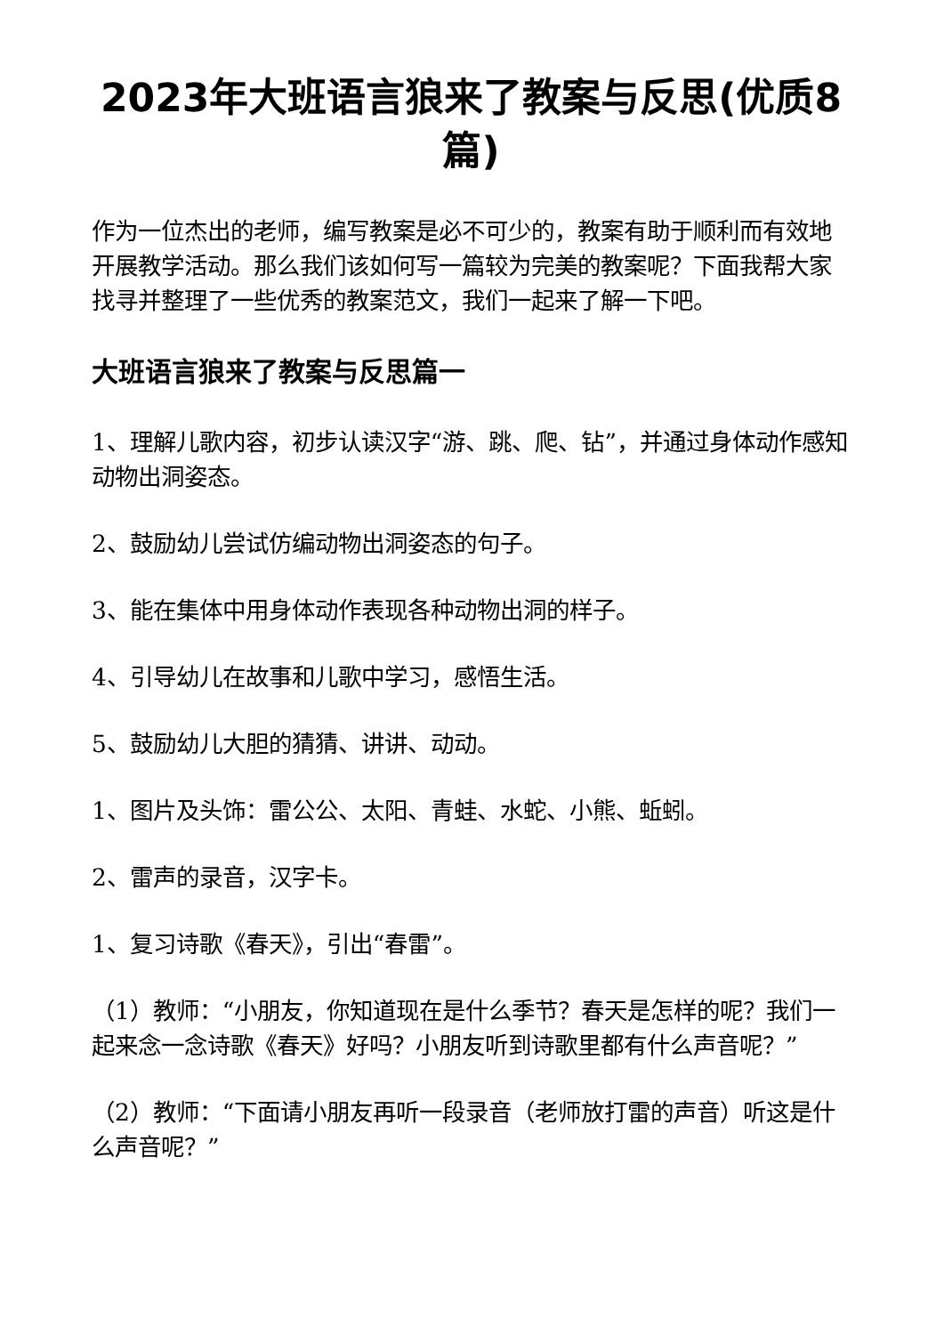2023年大班语言狼来了教案与反思(优质8篇)
作为一位杰出的老师，编写教案是必不可少的，教案有助于顺利而有效地开展教学活动。那么我们该如何写一篇较为完美的教案呢？下面我帮大家找寻并整理了一些优秀的教案范文，我们一起来了解一下吧。
大班语言狼来了教案与反思篇一
1、理解儿歌内容，初步认读汉字“游、跳、爬、钻”，并通过身体动作感知动物出洞姿态。
2、鼓励幼儿尝试仿编动物出洞姿态的句子。
3、能在集体中用身体动作表现各种动物出洞的样子。
4、引导幼儿在故事和儿歌中学习，感悟生活。
5、鼓励幼儿大胆的猜猜、讲讲、动动。
1、图片及头饰：雷公公、太阳、青蛙、水蛇、小熊、蚯蚓。
2、雷声的录音，汉字卡。
1、复习诗歌《春天》，引出“春雷”。
（1）教师：“小朋友，你知道现在是什么季节？春天是怎样的呢？我们一起来念一念诗歌《春天》好吗？小朋友听到诗歌里都有什么声音呢？”
（2）教师：“下面请小朋友再听一段录音（老师放打雷的声音）听这是什么声音呢？”